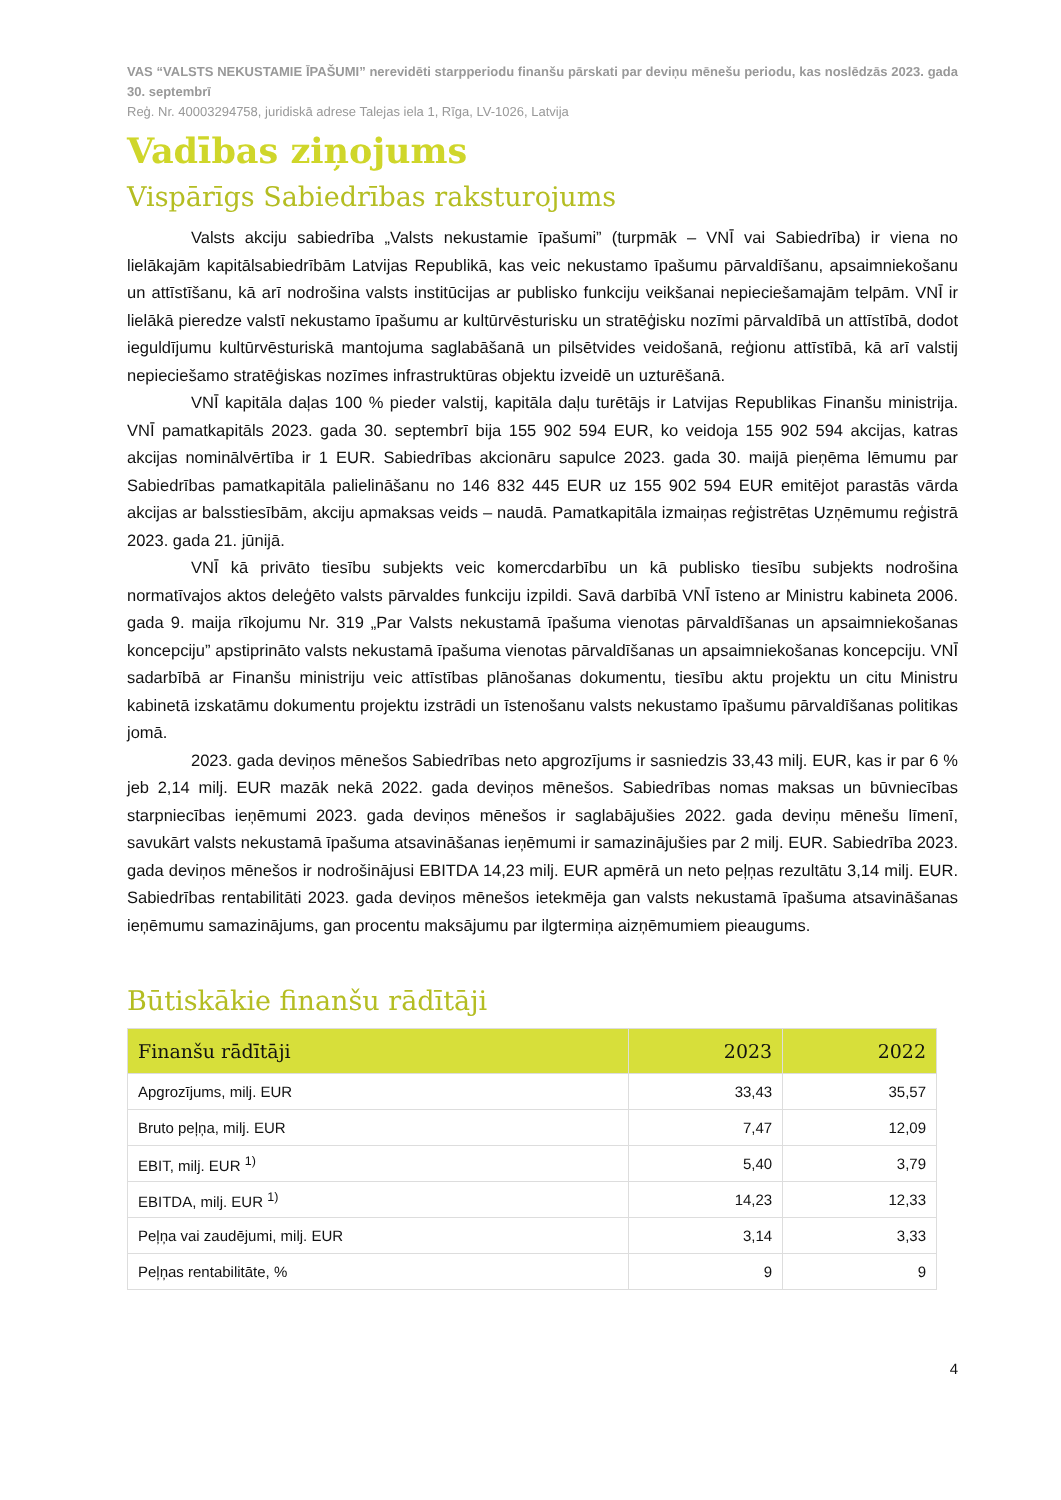VAS “VALSTS NEKUSTAMIE ĪPAŠUMI” nerevidēti starpperiodu finanšu pārskati par deviņu mēnešu periodu, kas noslēdzās 2023. gada 30. septembrī
Reģ. Nr. 40003294758, juridiskā adrese Talejas iela 1, Rīga, LV-1026, Latvija
Vadības ziņojums
Vispārīgs Sabiedrības raksturojums
Valsts akciju sabiedrība „Valsts nekustamie īpašumi” (turpmāk – VNĪ vai Sabiedrība) ir viena no lielākajām kapitālsabiedrībām Latvijas Republikā, kas veic nekustamo īpašumu pārvaldīšanu, apsaimniekošanu un attīstīšanu, kā arī nodrošina valsts institūcijas ar publisko funkciju veikšanai nepieciešamajām telpām. VNĪ ir lielākā pieredze valstī nekustamo īpašumu ar kultūrvēsturisku un stratēģisku nozīmi pārvaldībā un attīstībā, dodot ieguldījumu kultūrvēsturiskā mantojuma saglabāšanā un pilsētvides veidošanā, reģionu attīstībā, kā arī valstij nepieciešamo stratēģiskas nozīmes infrastruktūras objektu izveidē un uzturēšanā.
VNĪ kapitāla daļas 100 % pieder valstij, kapitāla daļu turētājs ir Latvijas Republikas Finanšu ministrija. VNĪ pamatkapitāls 2023. gada 30. septembrī bija 155 902 594 EUR, ko veidoja 155 902 594 akcijas, katras akcijas nominālvērtība ir 1 EUR. Sabiedrības akcionāru sapulce 2023. gada 30. maijā pieņēma lēmumu par Sabiedrības pamatkapitāla palielināšanu no 146 832 445 EUR uz 155 902 594 EUR emitējot parastās vārda akcijas ar balsstiesībām, akciju apmaksas veids – naudā. Pamatkapitāla izmaiņas reģistrētas Uzņēmumu reģistrā 2023. gada 21. jūnijā.
VNĪ kā privāto tiesību subjekts veic komercdarbību un kā publisko tiesību subjekts nodrošina normatīvajos aktos deleģēto valsts pārvaldes funkciju izpildi. Savā darbībā VNĪ īsteno ar Ministru kabineta 2006. gada 9. maija rīkojumu Nr. 319 „Par Valsts nekustamā īpašuma vienotas pārvaldīšanas un apsaimniekošanas koncepciju” apstiprināto valsts nekustamā īpašuma vienotas pārvaldīšanas un apsaimniekošanas koncepciju. VNĪ sadarbībā ar Finanšu ministriju veic attīstības plānošanas dokumentu, tiesību aktu projektu un citu Ministru kabinetā izskatāmu dokumentu projektu izstrādi un īstenošanu valsts nekustamo īpašumu pārvaldīšanas politikas jomā.
2023. gada deviņos mēnešos Sabiedrības neto apgrozījums ir sasniedzis 33,43 milj. EUR, kas ir par 6 % jeb 2,14 milj. EUR mazāk nekā 2022. gada deviņos mēnešos. Sabiedrības nomas maksas un būvniecības starpniecības ieņēmumi 2023. gada deviņos mēnešos ir saglabājušies 2022. gada deviņu mēnešu līmenī, savukārt valsts nekustamā īpašuma atsavināšanas ieņēmumi ir samazinājušies par 2 milj. EUR. Sabiedrība 2023. gada deviņos mēnešos ir nodrošinājusi EBITDA 14,23 milj. EUR apmērā un neto peļņas rezultātu 3,14 milj. EUR. Sabiedrības rentabilitāti 2023. gada deviņos mēnešos ietekmēja gan valsts nekustamā īpašuma atsavināšanas ieņēmumu samazinājums, gan procentu maksājumu par ilgtermiņa aizņēmumiem pieaugums.
Būtiskākie finanšu rādītāji
| Finanšu rādītāji | 2023 | 2022 |
| --- | --- | --- |
| Apgrozījums, milj. EUR | 33,43 | 35,57 |
| Bruto peļņa, milj. EUR | 7,47 | 12,09 |
| EBIT, milj. EUR <sup>1)</sup> | 5,40 | 3,79 |
| EBITDA, milj. EUR <sup>1)</sup> | 14,23 | 12,33 |
| Peļņa vai zaudējumi, milj. EUR | 3,14 | 3,33 |
| Peļņas rentabilitāte, % | 9 | 9 |
4